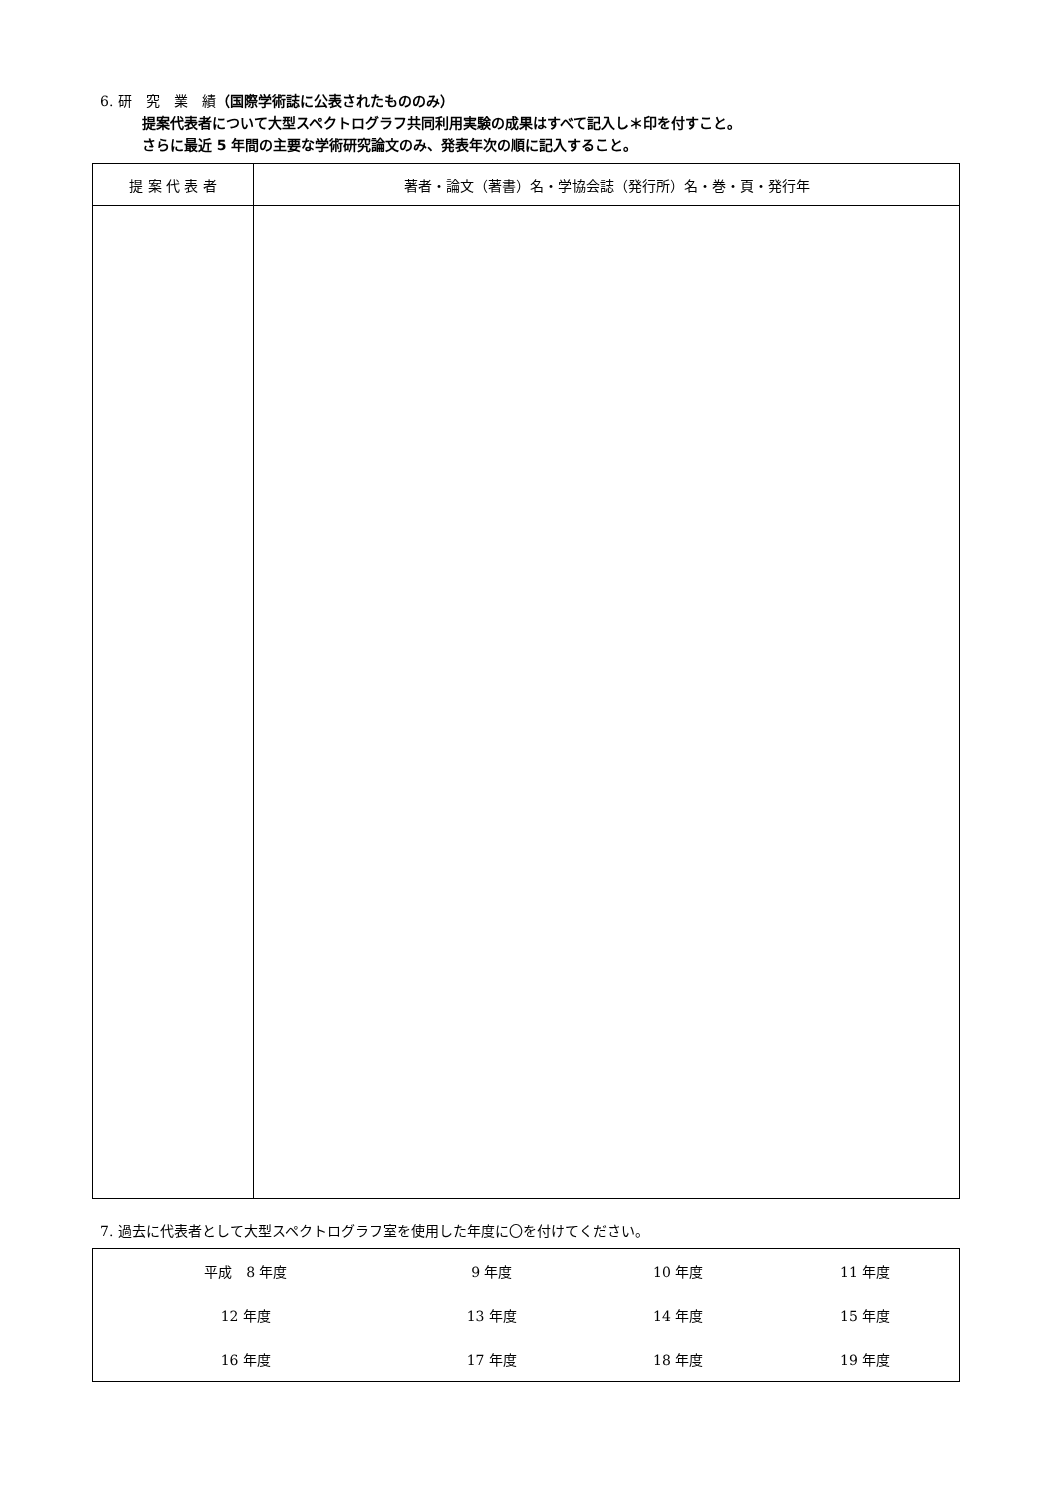6. 研　究　業　績（国際学術誌に公表されたもののみ）
提案代表者について大型スペクトログラフ共同利用実験の成果はすべて記入し＊印を付すこと。
さらに最近 5 年間の主要な学術研究論文のみ、発表年次の順に記入すること。
| 提 案 代 表 者 | 著者・論文（著書）名・学協会誌（発行所）名・巻・頁・発行年 |
7. 過去に代表者として大型スペクトログラフ室を使用した年度に〇を付けてください。
| 平成 8 年度 | 9 年度 | 10 年度 | 11 年度 |
| 12 年度 | 13 年度 | 14 年度 | 15 年度 |
| 16 年度 | 17 年度 | 18 年度 | 19 年度 |